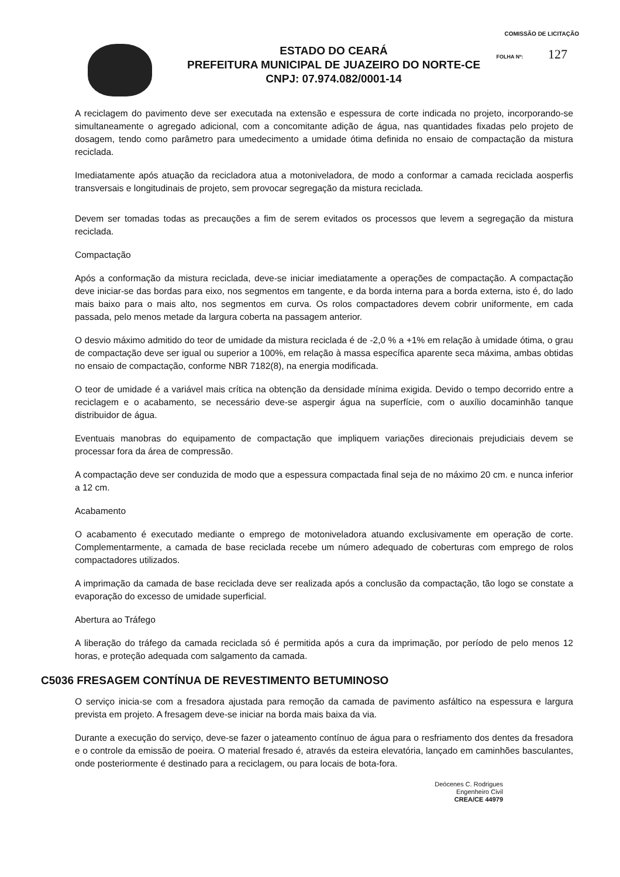COMISSÃO DE LICITAÇÃO
FOLHA Nº: 127
ESTADO DO CEARÁ
PREFEITURA MUNICIPAL DE JUAZEIRO DO NORTE-CE
CNPJ: 07.974.082/0001-14
A reciclagem do pavimento deve ser executada na extensão e espessura de corte indicada no projeto, incorporando-se simultaneamente o agregado adicional, com a concomitante adição de água, nas quantidades fixadas pelo projeto de dosagem, tendo como parâmetro para umedecimento a umidade ótima definida no ensaio de compactação da mistura reciclada.
Imediatamente após atuação da recicladora atua a motoniveladora, de modo a conformar a camada reciclada aosperfis transversais e longitudinais de projeto, sem provocar segregação da mistura reciclada.
Devem ser tomadas todas as precauções a fim de serem evitados os processos que levem a segregação da mistura reciclada.
Compactação
Após a conformação da mistura reciclada, deve-se iniciar imediatamente a operações de compactação. A compactação deve iniciar-se das bordas para eixo, nos segmentos em tangente, e da borda interna para a borda externa, isto é, do lado mais baixo para o mais alto, nos segmentos em curva. Os rolos compactadores devem cobrir uniformente, em cada passada, pelo menos metade da largura coberta na passagem anterior.
O desvio máximo admitido do teor de umidade da mistura reciclada é de -2,0 % a +1% em relação à umidade ótima, o grau de compactação deve ser igual ou superior a 100%, em relação à massa específica aparente seca máxima, ambas obtidas no ensaio de compactação, conforme NBR 7182(8), na energia modificada.
O teor de umidade é a variável mais crítica na obtenção da densidade mínima exigida. Devido o tempo decorrido entre a reciclagem e o acabamento, se necessário deve-se aspergir água na superfície, com o auxílio docaminhão tanque distribuidor de água.
Eventuais manobras do equipamento de compactação que impliquem variações direcionais prejudiciais devem se processar fora da área de compressão.
A compactação deve ser conduzida de modo que a espessura compactada final seja de no máximo 20 cm. e nunca inferior a 12 cm.
Acabamento
O acabamento é executado mediante o emprego de motoniveladora atuando exclusivamente em operação de corte. Complementarmente, a camada de base reciclada recebe um número adequado de coberturas com emprego de rolos compactadores utilizados.
A imprimação da camada de base reciclada deve ser realizada após a conclusão da compactação, tão logo se constate a evaporação do excesso de umidade superficial.
Abertura ao Tráfego
A liberação do tráfego da camada reciclada só é permitida após a cura da imprimação, por período de pelo menos 12 horas, e proteção adequada com salgamento da camada.
C5036 FRESAGEM CONTÍNUA DE REVESTIMENTO BETUMINOSO
O serviço inicia-se com a fresadora ajustada para remoção da camada de pavimento asfáltico na espessura e largura prevista em projeto. A fresagem deve-se iniciar na borda mais baixa da via.
Durante a execução do serviço, deve-se fazer o jateamento contínuo de água para o resfriamento dos dentes da fresadora e o controle da emissão de poeira. O material fresado é, através da esteira elevatória, lançado em caminhões basculantes, onde posteriormente é destinado para a reciclagem, ou para locais de bota-fora.
Deócenes C. Rodrigues
Engenheiro Civil
CREA/CE 44979